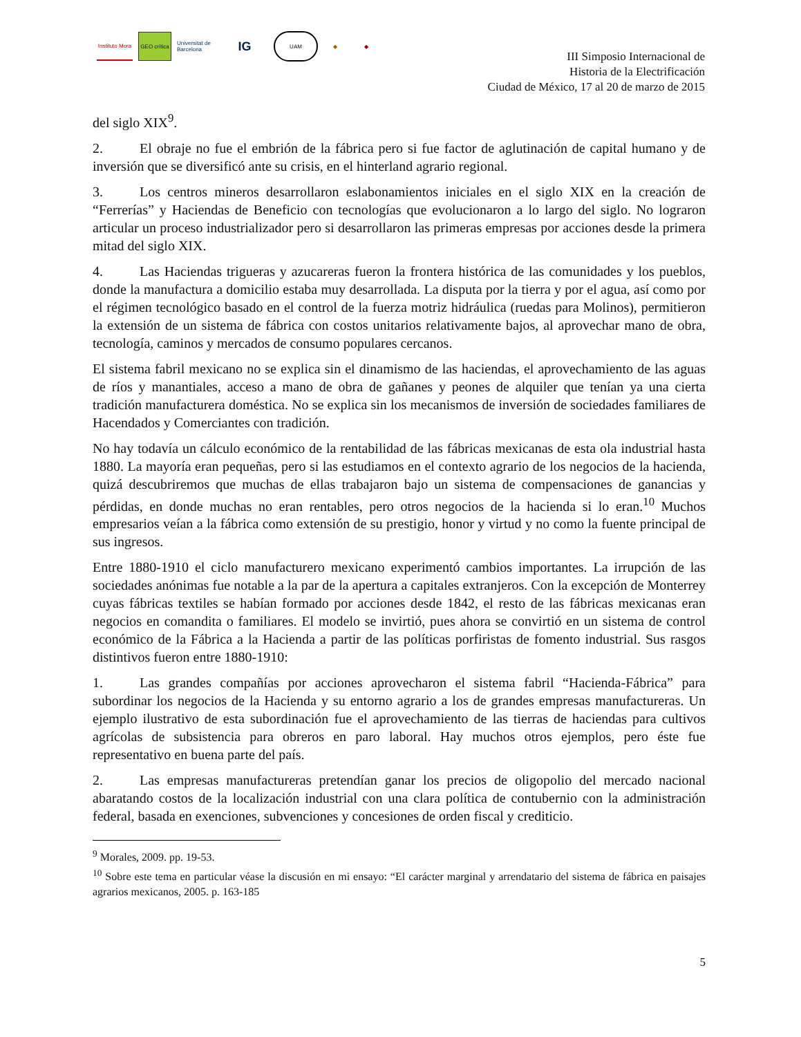Instituto Mora
GEO crítica
Universitat de Barcelona
IG
UAM ◆ ◆
III Simposio Internacional de
Historia de la Electrificación
Ciudad de México, 17 al 20 de marzo de 2015
del siglo XIX<sup>9</sup>.
2. El obraje no fue el embrión de la fábrica pero si fue factor de aglutinación de capital humano y de inversión que se diversificó ante su crisis, en el hinterland agrario regional.
3. Los centros mineros desarrollaron eslabonamientos iniciales en el siglo XIX en la creación de “Ferrerías” y Haciendas de Beneficio con tecnologías que evolucionaron a lo largo del siglo. No lograron articular un proceso industrializador pero si desarrollaron las primeras empresas por acciones desde la primera mitad del siglo XIX.
4. Las Haciendas trigueras y azucareras fueron la frontera histórica de las comunidades y los pueblos, donde la manufactura a domicilio estaba muy desarrollada. La disputa por la tierra y por el agua, así como por el régimen tecnológico basado en el control de la fuerza motriz hidráulica (ruedas para Molinos), permitieron la extensión de un sistema de fábrica con costos unitarios relativamente bajos, al aprovechar mano de obra, tecnología, caminos y mercados de consumo populares cercanos.
El sistema fabril mexicano no se explica sin el dinamismo de las haciendas, el aprovechamiento de las aguas de ríos y manantiales, acceso a mano de obra de gañanes y peones de alquiler que tenían ya una cierta tradición manufacturera doméstica. No se explica sin los mecanismos de inversión de sociedades familiares de Hacendados y Comerciantes con tradición.
No hay todavía un cálculo económico de la rentabilidad de las fábricas mexicanas de esta ola industrial hasta 1880. La mayoría eran pequeñas, pero si las estudiamos en el contexto agrario de los negocios de la hacienda, quizá descubriremos que muchas de ellas trabajaron bajo un sistema de compensaciones de ganancias y pérdidas, en donde muchas no eran rentables, pero otros negocios de la hacienda si lo eran.<sup>10</sup> Muchos empresarios veían a la fábrica como extensión de su prestigio, honor y virtud y no como la fuente principal de sus ingresos.
Entre 1880-1910 el ciclo manufacturero mexicano experimentó cambios importantes. La irrupción de las sociedades anónimas fue notable a la par de la apertura a capitales extranjeros. Con la excepción de Monterrey cuyas fábricas textiles se habían formado por acciones desde 1842, el resto de las fábricas mexicanas eran negocios en comandita o familiares. El modelo se invirtió, pues ahora se convirtió en un sistema de control económico de la Fábrica a la Hacienda a partir de las políticas porfiristas de fomento industrial. Sus rasgos distintivos fueron entre 1880-1910:
1. Las grandes compañías por acciones aprovecharon el sistema fabril “Hacienda-Fábrica” para subordinar los negocios de la Hacienda y su entorno agrario a los de grandes empresas manufactureras. Un ejemplo ilustrativo de esta subordinación fue el aprovechamiento de las tierras de haciendas para cultivos agrícolas de subsistencia para obreros en paro laboral. Hay muchos otros ejemplos, pero éste fue representativo en buena parte del país.
2. Las empresas manufactureras pretendían ganar los precios de oligopolio del mercado nacional abaratando costos de la localización industrial con una clara política de contubernio con la administración federal, basada en exenciones, subvenciones y concesiones de orden fiscal y crediticio.
<sup>9</sup> Morales, 2009. pp. 19-53.
<sup>10</sup> Sobre este tema en particular véase la discusión en mi ensayo: “El carácter marginal y arrendatario del sistema de fábrica en paisajes agrarios mexicanos, 2005. p. 163-185
5